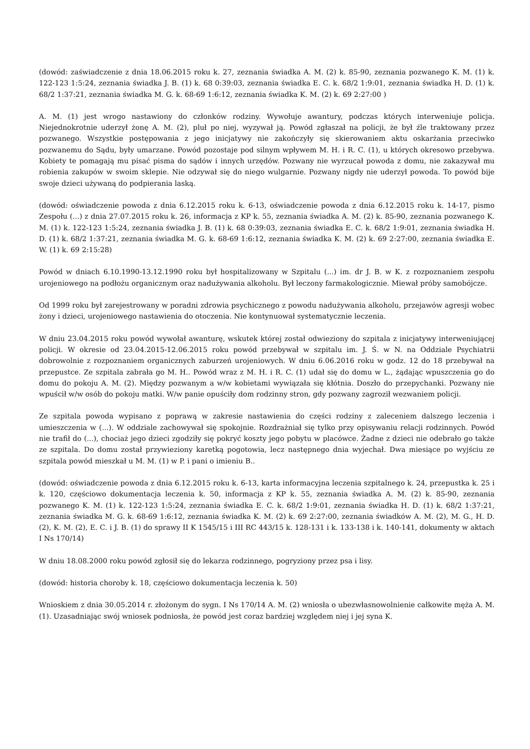(dowód: zaświadczenie z dnia 18.06.2015 roku k. 27, zeznania świadka A. M. (2) k. 85-90, zeznania pozwanego K. M. (1) k. 122-123 1:5:24, zeznania świadka J. B. (1) k. 68 0:39:03, zeznania świadka E. C. k. 68/2 1:9:01, zeznania świadka H. D. (1) k. 68/2 1:37:21, zeznania świadka M. G. k. 68-69 1:6:12, zeznania świadka K. M. (2) k. 69 2:27:00 )
A. M. (1) jest wrogo nastawiony do członków rodziny. Wywołuje awantury, podczas których interweniuje policja. Niejednokrotnie uderzył żonę A. M. (2), pluł po niej, wyzywał ją. Powód zgłaszał na policji, że był źle traktowany przez pozwanego. Wszystkie postępowania z jego inicjatywy nie zakończyły się skierowaniem aktu oskarżania przeciwko pozwanemu do Sądu, były umarzane. Powód pozostaje pod silnym wpływem M. H. i R. C. (1), u których okresowo przebywa. Kobiety te pomagają mu pisać pisma do sądów i innych urzędów. Pozwany nie wyrzucał powoda z domu, nie zakazywał mu robienia zakupów w swoim sklepie. Nie odzywał się do niego wulgarnie. Pozwany nigdy nie uderzył powoda. To powód bije swoje dzieci używaną do podpierania laską.
(dowód: oświadczenie powoda z dnia 6.12.2015 roku k. 6-13, oświadczenie powoda z dnia 6.12.2015 roku k. 14-17, pismo Zespołu (...) z dnia 27.07.2015 roku k. 26, informacja z KP k. 55, zeznania świadka A. M. (2) k. 85-90, zeznania pozwanego K. M. (1) k. 122-123 1:5:24, zeznania świadka J. B. (1) k. 68 0:39:03, zeznania świadka E. C. k. 68/2 1:9:01, zeznania świadka H. D. (1) k. 68/2 1:37:21, zeznania świadka M. G. k. 68-69 1:6:12, zeznania świadka K. M. (2) k. 69 2:27:00, zeznania świadka E. W. (1) k. 69 2:15:28)
Powód w dniach 6.10.1990-13.12.1990 roku był hospitalizowany w Szpitalu (...) im. dr J. B. w K. z rozpoznaniem zespołu urojeniowego na podłożu organicznym oraz nadużywania alkoholu. Był leczony farmakologicznie. Miewał próby samobójcze.
Od 1999 roku był zarejestrowany w poradni zdrowia psychicznego z powodu nadużywania alkoholu, przejawów agresji wobec żony i dzieci, urojeniowego nastawienia do otoczenia. Nie kontynuował systematycznie leczenia.
W dniu 23.04.2015 roku powód wywołał awanturę, wskutek której został odwieziony do szpitala z inicjatywy interweniującej policji. W okresie od 23.04.2015-12.06.2015 roku powód przebywał w szpitalu im. J. Ś. w N. na Oddziale Psychiatrii dobrowolnie z rozpoznaniem organicznych zaburzeń urojeniowych. W dniu 6.06.2016 roku w godz. 12 do 18 przebywał na przepustce. Ze szpitala zabrała go M. H.. Powód wraz z M. H. i R. C. (1) udał się do domu w L., żądając wpuszczenia go do domu do pokoju A. M. (2). Między pozwanym a w/w kobietami wywiązała się kłótnia. Doszło do przepychanki. Pozwany nie wpuścił w/w osób do pokoju matki. W/w panie opuściły dom rodzinny stron, gdy pozwany zagroził wezwaniem policji.
Ze szpitala powoda wypisano z poprawą w zakresie nastawienia do części rodziny z zaleceniem dalszego leczenia i umieszczenia w (...). W oddziale zachowywał się spokojnie. Rozdrażniał się tylko przy opisywaniu relacji rodzinnych. Powód nie trafił do (...), chociaż jego dzieci zgodziły się pokryć koszty jego pobytu w placówce. Żadne z dzieci nie odebrało go także ze szpitala. Do domu został przywieziony karetką pogotowia, lecz następnego dnia wyjechał. Dwa miesiące po wyjściu ze szpitala powód mieszkał u M. M. (1) w P. i pani o imieniu B..
(dowód: oświadczenie powoda z dnia 6.12.2015 roku k. 6-13, karta informacyjna leczenia szpitalnego k. 24, przepustka k. 25 i k. 120, częściowo dokumentacja leczenia k. 50, informacja z KP k. 55, zeznania świadka A. M. (2) k. 85-90, zeznania pozwanego K. M. (1) k. 122-123 1:5:24, zeznania świadka E. C. k. 68/2 1:9:01, zeznania świadka H. D. (1) k. 68/2 1:37:21, zeznania świadka M. G. k. 68-69 1:6:12, zeznania świadka K. M. (2) k. 69 2:27:00, zeznania świadków A. M. (2), M. G., H. D. (2), K. M. (2), E. C. i J. B. (1) do sprawy II K 1545/15 i III RC 443/15 k. 128-131 i k. 133-138 i k. 140-141, dokumenty w aktach I Ns 170/14)
W dniu 18.08.2000 roku powód zgłosił się do lekarza rodzinnego, pogryziony przez psa i lisy.
(dowód: historia choroby k. 18, częściowo dokumentacja leczenia k. 50)
Wnioskiem z dnia 30.05.2014 r. złożonym do sygn. I Ns 170/14 A. M. (2) wniosła o ubezwłasnowolnienie całkowite męża A. M. (1). Uzasadniając swój wniosek podniosła, że powód jest coraz bardziej względem niej i jej syna K.